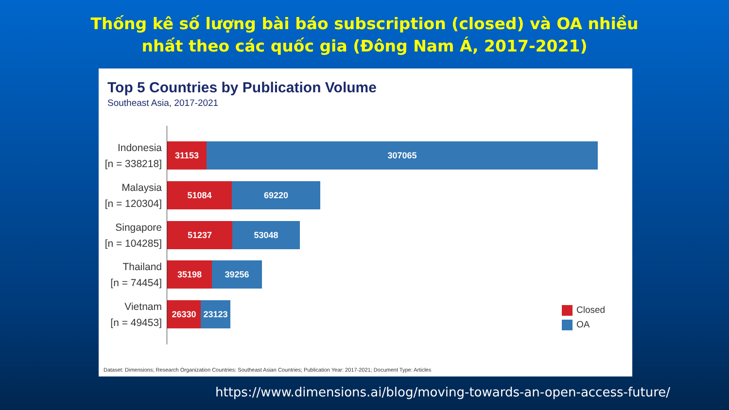Thống kê số lượng bài báo subscription (closed) và OA nhiều
nhất theo các quốc gia (Đông Nam Á, 2017-2021)
Top 5 Countries by Publication Volume
Southeast Asia, 2017-2021
Indonesia
[n = 338218]
31153 307065
Malaysia
[n = 120304]
51084 69220
Singapore
[n = 104285]
51237 53048
Thailand
[n = 74454]
35198 39256
Vietnam
[n = 49453]
26330 23123
Closed
OA
Dataset: Dimensions; Research Organization Countries: Southeast Asian Countries; Publication Year: 2017-2021; Document Type: Articles
https://www.dimensions.ai/blog/moving-towards-an-open-access-future/